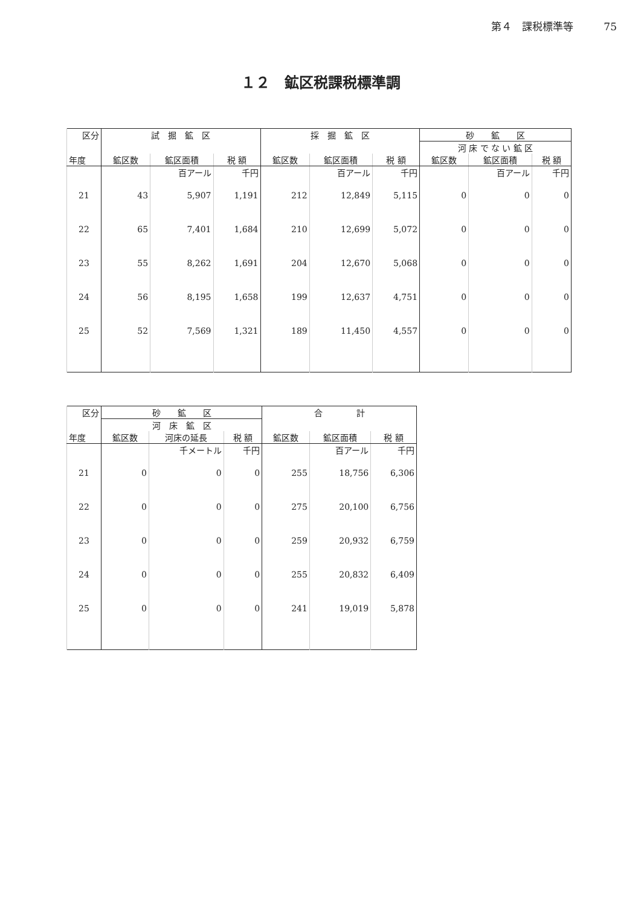第４　課税標準等 75
１２　鉱区税課税標準調
| 区分 | 試 掘 鉱 区 | | | 採 掘 鉱 区 | | | 砂 鉱 区 | | |
| --- | --- | --- | --- | --- | --- | --- | --- | --- | --- |
| | | | | | | | 河 床 で な い 鉱 区 | | |
| 年度 | 鉱区数 | 鉱区面積 | 税 額 | 鉱区数 | 鉱区面積 | 税 額 | 鉱区数 | 鉱区面積 | 税 額 |
| | | 百アール | 千円 | | 百アール | 千円 | | 百アール | 千円 |
| 21 | 43 | 5,907 | 1,191 | 212 | 12,849 | 5,115 | 0 | 0 | 0 |
| 22 | 65 | 7,401 | 1,684 | 210 | 12,699 | 5,072 | 0 | 0 | 0 |
| 23 | 55 | 8,262 | 1,691 | 204 | 12,670 | 5,068 | 0 | 0 | 0 |
| 24 | 56 | 8,195 | 1,658 | 199 | 12,637 | 4,751 | 0 | 0 | 0 |
| 25 | 52 | 7,569 | 1,321 | 189 | 11,450 | 4,557 | 0 | 0 | 0 |
| 区分 | 砂 鉱 区 | | | 合 計 | | |
| --- | --- | --- | --- | --- | --- | --- |
| | 河 床 鉱 区 | | | | | |
| 年度 | 鉱区数 | 河床の延長 | 税 額 | 鉱区数 | 鉱区面積 | 税 額 |
| | | 千メートル | 千円 | | 百アール | 千円 |
| 21 | 0 | 0 | 0 | 255 | 18,756 | 6,306 |
| 22 | 0 | 0 | 0 | 275 | 20,100 | 6,756 |
| 23 | 0 | 0 | 0 | 259 | 20,932 | 6,759 |
| 24 | 0 | 0 | 0 | 255 | 20,832 | 6,409 |
| 25 | 0 | 0 | 0 | 241 | 19,019 | 5,878 |